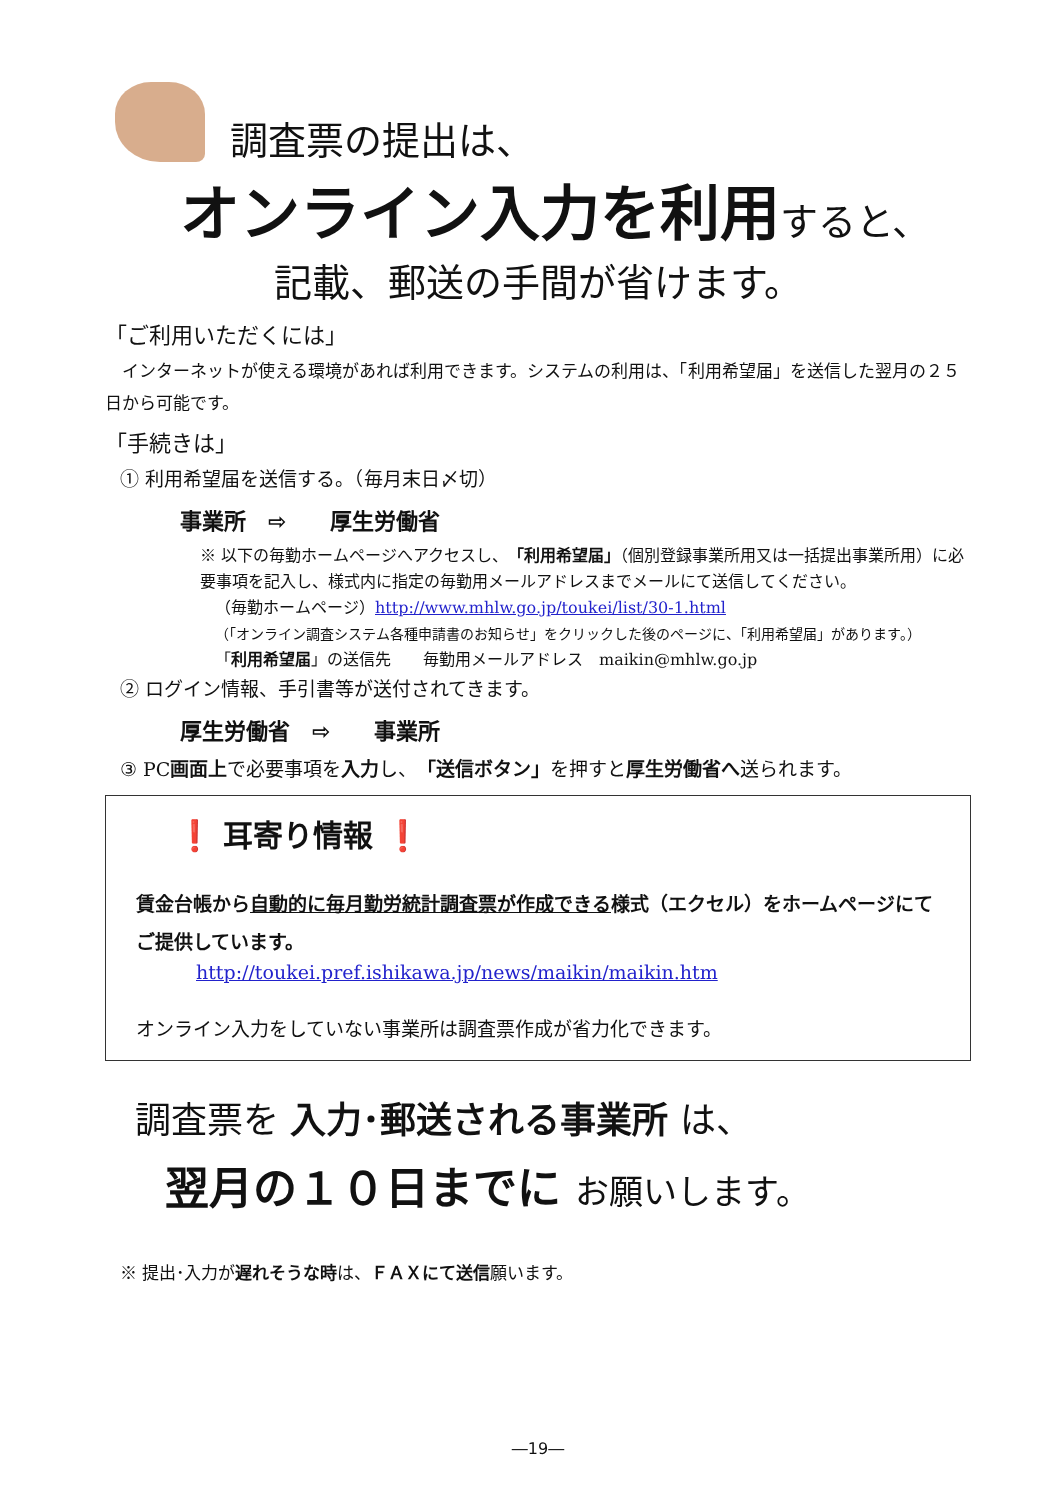調査票の提出は、
オンライン入力を利用すると、
記載、郵送の手間が省けます。
「ご利用いただくには」
　インターネットが使える環境があれば利用できます。システムの利用は、「利用希望届」を送信した翌月の２５日から可能です。
「手続きは」
① 利用希望届を送信する。（毎月末日〆切）
事業所　⇨　　厚生労働省
※ 以下の毎勤ホームページへアクセスし、「利用希望届」（個別登録事業所用又は一括提出事業所用）に必要事項を記入し、様式内に指定の毎勤用メールアドレスまでメールにて送信してください。
（毎勤ホームページ）http://www.mhlw.go.jp/toukei/list/30-1.html
（「オンライン調査システム各種申請書のお知らせ」をクリックした後のページに、「利用希望届」があります。）
「利用希望届」の送信先　　毎勤用メールアドレス　maikin@mhlw.go.jp
② ログイン情報、手引書等が送付されてきます。
厚生労働省　⇨　　事業所
③ PC画面上で必要事項を入力し、「送信ボタン」を押すと厚生労働省へ送られます。
❗ 耳寄り情報 ❗
賃金台帳から自動的に毎月勤労統計調査票が作成できる様式（エクセル）をホームページにてご提供しています。
http://toukei.pref.ishikawa.jp/news/maikin/maikin.htm
オンライン入力をしていない事業所は調査票作成が省力化できます。
調査票を 入力･郵送される事業所 は、
翌月の１０日までに お願いします。
※ 提出･入力が遅れそうな時は、ＦＡＸにて送信願います。
―19―